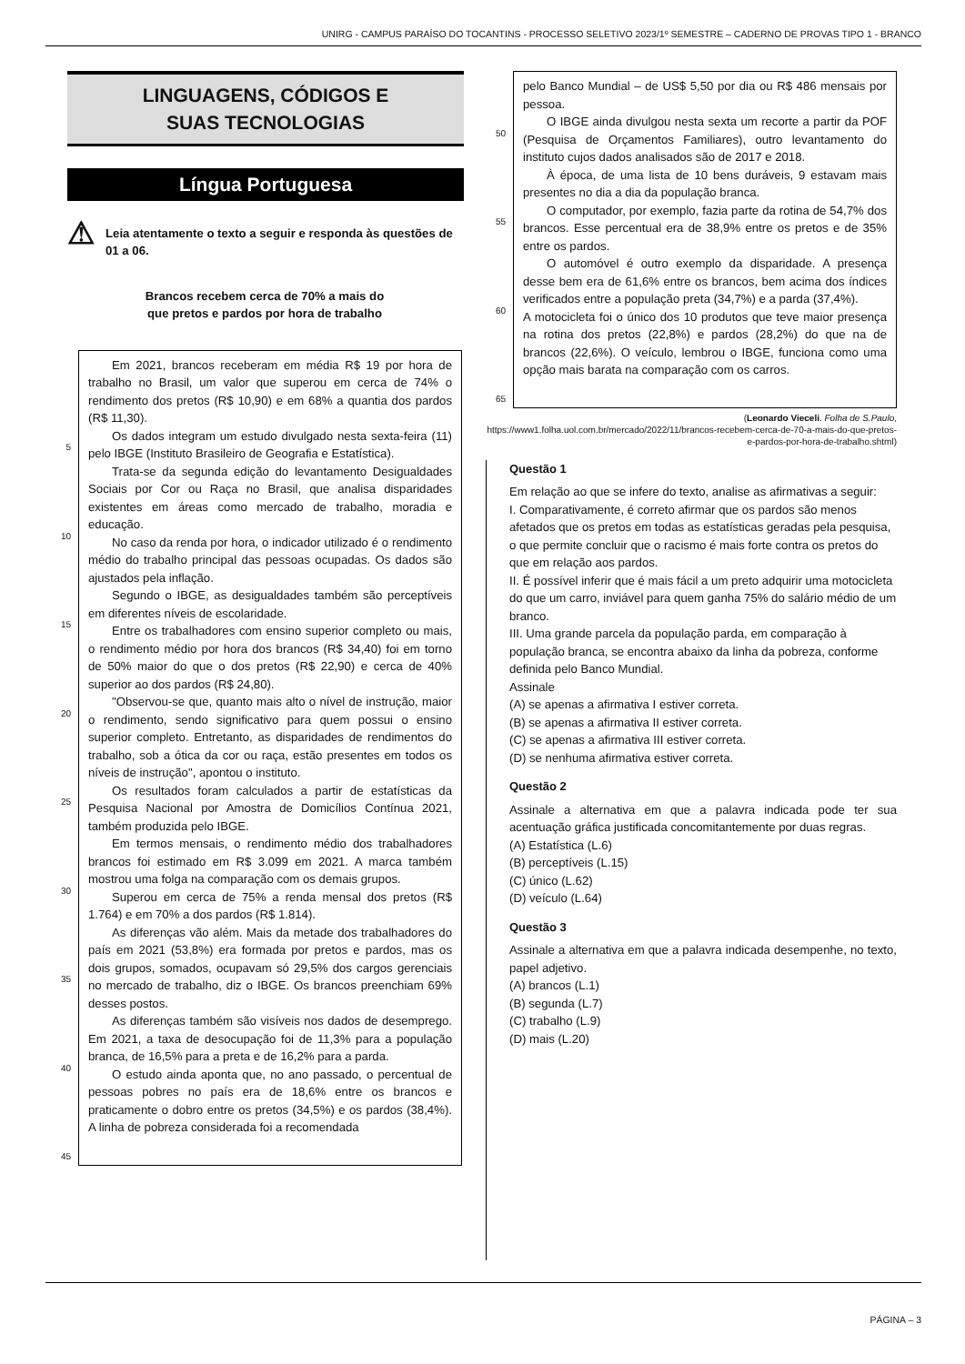UNIRG - CAMPUS PARAÍSO DO TOCANTINS - PROCESSO SELETIVO 2023/1º SEMESTRE – CADERNO DE PROVAS TIPO 1 - BRANCO
LINGUAGENS, CÓDIGOS E
SUAS TECNOLOGIAS
Língua Portuguesa
⚠ Leia atentamente o texto a seguir e responda às questões de 01 a 06.
Brancos recebem cerca de 70% a mais do
que pretos e pardos por hora de trabalho
5
10
15
20
25
30
35
40
45
Em 2021, brancos receberam em média R$ 19 por hora de trabalho no Brasil, um valor que superou em cerca de 74% o rendimento dos pretos (R$ 10,90) e em 68% a quantia dos pardos (R$ 11,30).
Os dados integram um estudo divulgado nesta sexta-feira (11) pelo IBGE (Instituto Brasileiro de Geografia e Estatística).
Trata-se da segunda edição do levantamento Desigualdades Sociais por Cor ou Raça no Brasil, que analisa disparidades existentes em áreas como mercado de trabalho, moradia e educação.
No caso da renda por hora, o indicador utilizado é o rendimento médio do trabalho principal das pessoas ocupadas. Os dados são ajustados pela inflação.
Segundo o IBGE, as desigualdades também são perceptíveis em diferentes níveis de escolaridade.
Entre os trabalhadores com ensino superior completo ou mais, o rendimento médio por hora dos brancos (R$ 34,40) foi em torno de 50% maior do que o dos pretos (R$ 22,90) e cerca de 40% superior ao dos pardos (R$ 24,80).
"Observou-se que, quanto mais alto o nível de instrução, maior o rendimento, sendo significativo para quem possui o ensino superior completo. Entretanto, as disparidades de rendimentos do trabalho, sob a ótica da cor ou raça, estão presentes em todos os níveis de instrução", apontou o instituto.
Os resultados foram calculados a partir de estatísticas da Pesquisa Nacional por Amostra de Domicílios Contínua 2021, também produzida pelo IBGE.
Em termos mensais, o rendimento médio dos trabalhadores brancos foi estimado em R$ 3.099 em 2021. A marca também mostrou uma folga na comparação com os demais grupos.
Superou em cerca de 75% a renda mensal dos pretos (R$ 1.764) e em 70% a dos pardos (R$ 1.814).
As diferenças vão além. Mais da metade dos trabalhadores do país em 2021 (53,8%) era formada por pretos e pardos, mas os dois grupos, somados, ocupavam só 29,5% dos cargos gerenciais no mercado de trabalho, diz o IBGE. Os brancos preenchiam 69% desses postos.
As diferenças também são visíveis nos dados de desemprego. Em 2021, a taxa de desocupação foi de 11,3% para a população branca, de 16,5% para a preta e de 16,2% para a parda.
O estudo ainda aponta que, no ano passado, o percentual de pessoas pobres no país era de 18,6% entre os brancos e praticamente o dobro entre os pretos (34,5%) e os pardos (38,4%). A linha de pobreza considerada foi a recomendada
50
55
60
65
pelo Banco Mundial – de US$ 5,50 por dia ou R$ 486 mensais por pessoa.
O IBGE ainda divulgou nesta sexta um recorte a partir da POF (Pesquisa de Orçamentos Familiares), outro levantamento do instituto cujos dados analisados são de 2017 e 2018.
À época, de uma lista de 10 bens duráveis, 9 estavam mais presentes no dia a dia da população branca.
O computador, por exemplo, fazia parte da rotina de 54,7% dos brancos. Esse percentual era de 38,9% entre os pretos e de 35% entre os pardos.
O automóvel é outro exemplo da disparidade. A presença desse bem era de 61,6% entre os brancos, bem acima dos índices verificados entre a população preta (34,7%) e a parda (37,4%).
A motocicleta foi o único dos 10 produtos que teve maior presença na rotina dos pretos (22,8%) e pardos (28,2%) do que na de brancos (22,6%). O veículo, lembrou o IBGE, funciona como uma opção mais barata na comparação com os carros.
(Leonardo Vieceli. Folha de S.Paulo,
https://www1.folha.uol.com.br/mercado/2022/11/brancos-recebem-cerca-de-70-a-mais-do-que-pretos-e-pardos-por-hora-de-trabalho.shtml)
Questão 1
Em relação ao que se infere do texto, analise as afirmativas a seguir:
I. Comparativamente, é correto afirmar que os pardos são menos afetados que os pretos em todas as estatísticas geradas pela pesquisa, o que permite concluir que o racismo é mais forte contra os pretos do que em relação aos pardos.
II. É possível inferir que é mais fácil a um preto adquirir uma motocicleta do que um carro, inviável para quem ganha 75% do salário médio de um branco.
III. Uma grande parcela da população parda, em comparação à população branca, se encontra abaixo da linha da pobreza, conforme definida pelo Banco Mundial.
Assinale
(A) se apenas a afirmativa I estiver correta.
(B) se apenas a afirmativa II estiver correta.
(C) se apenas a afirmativa III estiver correta.
(D) se nenhuma afirmativa estiver correta.
Questão 2
Assinale a alternativa em que a palavra indicada pode ter sua acentuação gráfica justificada concomitantemente por duas regras.
(A) Estatística (L.6)
(B) perceptíveis (L.15)
(C) único (L.62)
(D) veículo (L.64)
Questão 3
Assinale a alternativa em que a palavra indicada desempenhe, no texto, papel adjetivo.
(A) brancos (L.1)
(B) segunda (L.7)
(C) trabalho (L.9)
(D) mais (L.20)
PÁGINA – 3